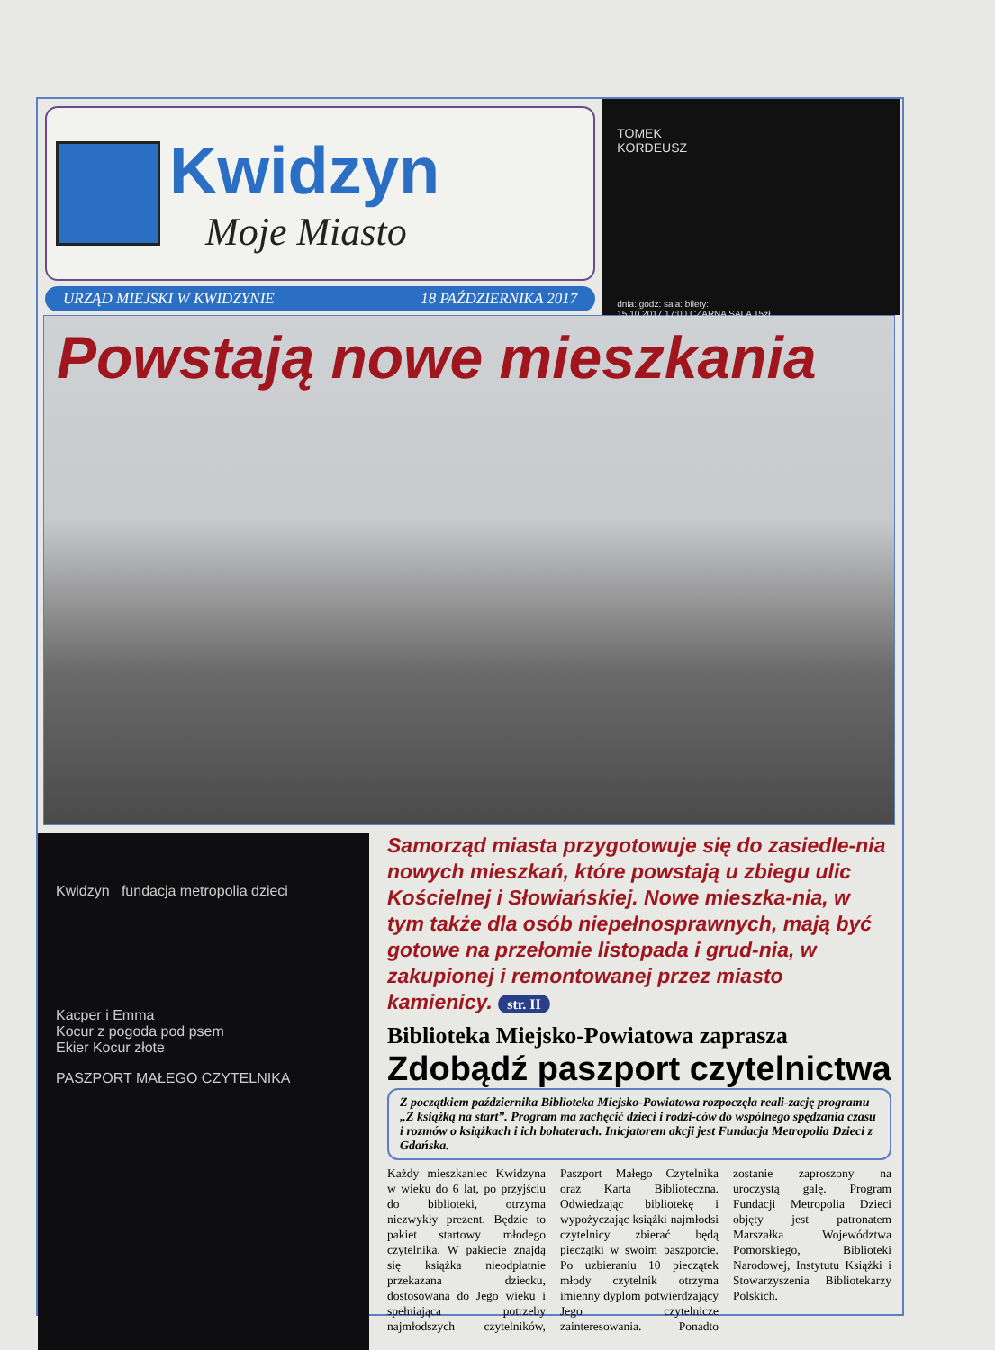Kwidzyn
Moje Miasto
URZĄD MIEJSKI W KWIDZYNIE 18 PAŹDZIERNIKA 2017
TOMEK
KORDEUSZ
dnia: godz: sala: bilety:
15.10.2017 17:00 CZARNA SALA 15zł
Powstają nowe mieszkania
Kwidzyn fundacja metropolia dzieci
Kacper i Emma
Kocur z pogoda pod psem
Ekier Kocur złote
PASZPORT MAŁEGO CZYTELNIKA
Samorząd miasta przygotowuje się do zasiedle-nia nowych mieszkań, które powstają u zbiegu ulic Kościelnej i Słowiańskiej. Nowe mieszka-nia, w tym także dla osób niepełnosprawnych, mają być gotowe na przełomie listopada i grud-nia, w zakupionej i remontowanej przez miasto kamienicy. str. II
Biblioteka Miejsko-Powiatowa zaprasza
Zdobądź paszport czytelnictwa
Z początkiem października Biblioteka Miejsko-Powiatowa rozpoczęła reali-zację programu „Z książką na start”. Program ma zachęcić dzieci i rodzi-ców do wspólnego spędzania czasu i rozmów o książkach i ich bohaterach. Inicjatorem akcji jest Fundacja Metropolia Dzieci z Gdańska.
Każdy mieszkaniec Kwidzyna w wieku do 6 lat, po przyjściu do biblioteki, otrzyma niezwykły prezent. Będzie to pakiet startowy młodego czytelnika. W pakiecie znajdą się książka nieodpłatnie przekazana dziecku, dostosowana do Jego wieku i spełniająca potrzeby najmłodszych czytelników, Paszport Małego Czytelnika oraz Karta Biblioteczna. Odwiedzając bibliotekę i wypożyczając książki najmłodsi czytelnicy zbierać będą pieczątki w swoim paszporcie. Po uzbieraniu 10 pieczątek młody czytelnik otrzyma imienny dyplom potwierdzający Jego czytelnicze zainteresowania. Ponadto zostanie zaproszony na uroczystą galę. Program Fundacji Metropolia Dzieci objęty jest patronatem Marszałka Województwa Pomorskiego, Biblioteki Narodowej, Instytutu Książki i Stowarzyszenia Bibliotekarzy Polskich.